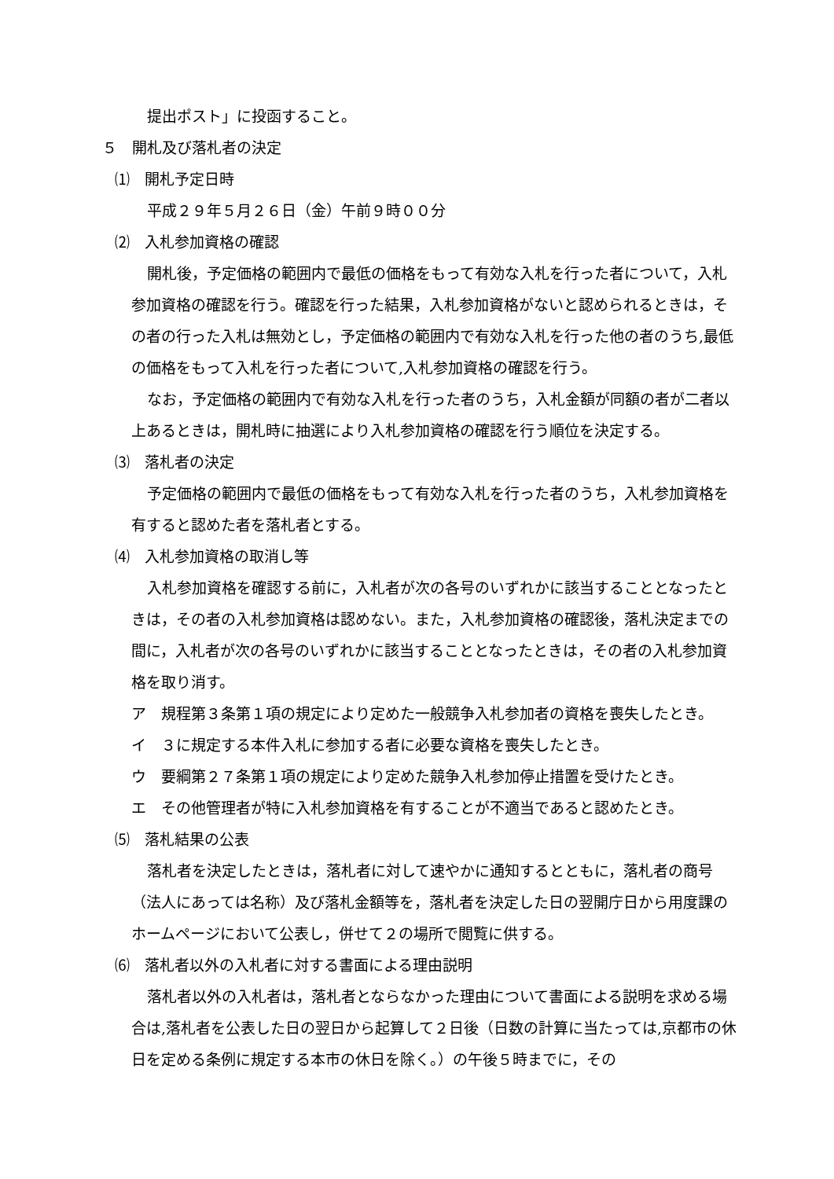提出ポスト」に投函すること。
５　開札及び落札者の決定
⑴　開札予定日時
平成２９年５月２６日（金）午前９時００分
⑵　入札参加資格の確認
開札後，予定価格の範囲内で最低の価格をもって有効な入札を行った者について，入札参加資格の確認を行う。確認を行った結果，入札参加資格がないと認められるときは，その者の行った入札は無効とし，予定価格の範囲内で有効な入札を行った他の者のうち,最低の価格をもって入札を行った者について,入札参加資格の確認を行う。
なお，予定価格の範囲内で有効な入札を行った者のうち，入札金額が同額の者が二者以上あるときは，開札時に抽選により入札参加資格の確認を行う順位を決定する。
⑶　落札者の決定
予定価格の範囲内で最低の価格をもって有効な入札を行った者のうち，入札参加資格を有すると認めた者を落札者とする。
⑷　入札参加資格の取消し等
入札参加資格を確認する前に，入札者が次の各号のいずれかに該当することとなったときは，その者の入札参加資格は認めない。また，入札参加資格の確認後，落札決定までの間に，入札者が次の各号のいずれかに該当することとなったときは，その者の入札参加資格を取り消す。
ア　規程第３条第１項の規定により定めた一般競争入札参加者の資格を喪失したとき。
イ　３に規定する本件入札に参加する者に必要な資格を喪失したとき。
ウ　要綱第２７条第１項の規定により定めた競争入札参加停止措置を受けたとき。
エ　その他管理者が特に入札参加資格を有することが不適当であると認めたとき。
⑸　落札結果の公表
落札者を決定したときは，落札者に対して速やかに通知するとともに，落札者の商号（法人にあっては名称）及び落札金額等を，落札者を決定した日の翌開庁日から用度課のホームページにおいて公表し，併せて２の場所で閲覧に供する。
⑹　落札者以外の入札者に対する書面による理由説明
落札者以外の入札者は，落札者とならなかった理由について書面による説明を求める場合は,落札者を公表した日の翌日から起算して２日後（日数の計算に当たっては,京都市の休日を定める条例に規定する本市の休日を除く。）の午後５時までに，その